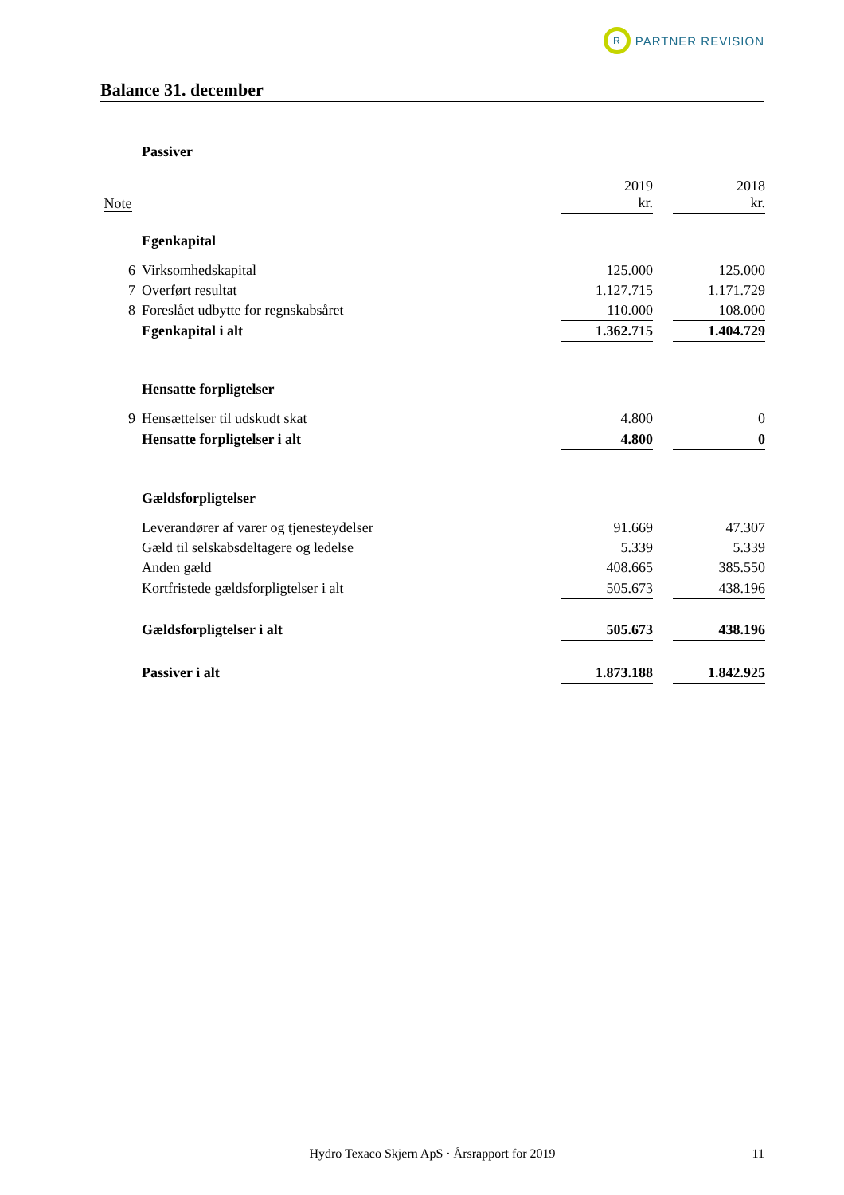R
PARTNER REVISION
Balance 31. december
| | Passiver | | | |
| Note | | 2019 kr. | | 2018 kr. |
| | Egenkapital | | | |
| 6 | Virksomhedskapital | 125.000 | | 125.000 |
| 7 | Overført resultat | 1.127.715 | | 1.171.729 |
| 8 | Foreslået udbytte for regnskabsåret | 110.000 | | 108.000 |
| | Egenkapital i alt | 1.362.715 | | 1.404.729 |
| | Hensatte forpligtelser | | | |
| 9 | Hensættelser til udskudt skat | 4.800 | | 0 |
| | Hensatte forpligtelser i alt | 4.800 | | 0 |
| | Gældsforpligtelser | | | |
| | Leverandører af varer og tjenesteydelser | 91.669 | | 47.307 |
| | Gæld til selskabsdeltagere og ledelse | 5.339 | | 5.339 |
| | Anden gæld | 408.665 | | 385.550 |
| | Kortfristede gældsforpligtelser i alt | 505.673 | | 438.196 |
| | Gældsforpligtelser i alt | 505.673 | | 438.196 |
| | Passiver i alt | 1.873.188 | | 1.842.925 |
Hydro Texaco Skjern ApS · Årsrapport for 2019 11